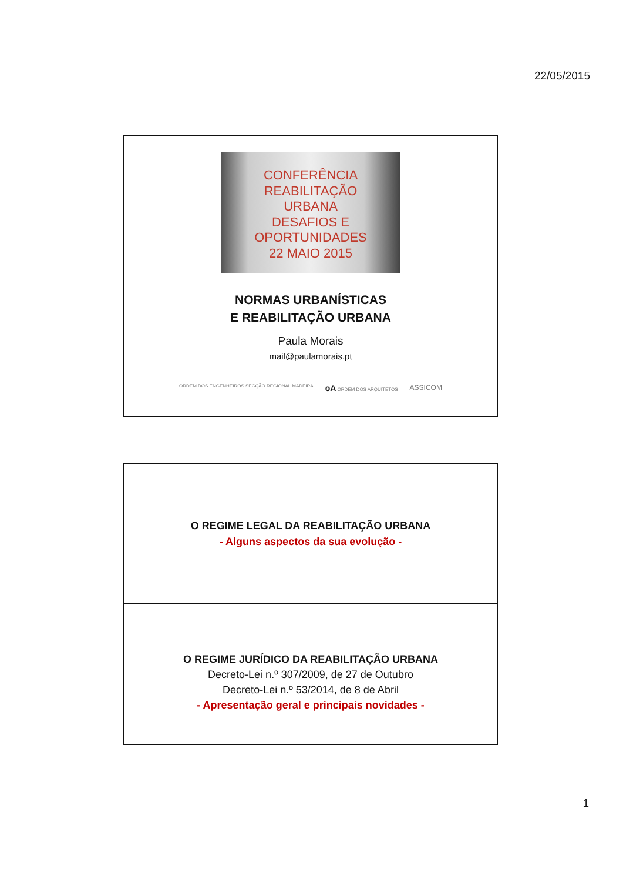22/05/2015
CONFERÊNCIA
REABILITAÇÃO
URBANA
DESAFIOS E
OPORTUNIDADES
22 MAIO 2015
NORMAS URBANÍSTICAS
E REABILITAÇÃO URBANA
Paula Morais
mail@paulamorais.pt
ORDEM DOS ENGENHEIROS SECÇÃO REGIONAL MADEIRA oA ORDEM DOS ARQUITETOS ASSICOM
O REGIME LEGAL DA REABILITAÇÃO URBANA
- Alguns aspectos da sua evolução -
O REGIME JURÍDICO DA REABILITAÇÃO URBANA
Decreto-Lei n.º 307/2009, de 27 de Outubro
Decreto-Lei n.º 53/2014, de 8 de Abril
- Apresentação geral e principais novidades -
1